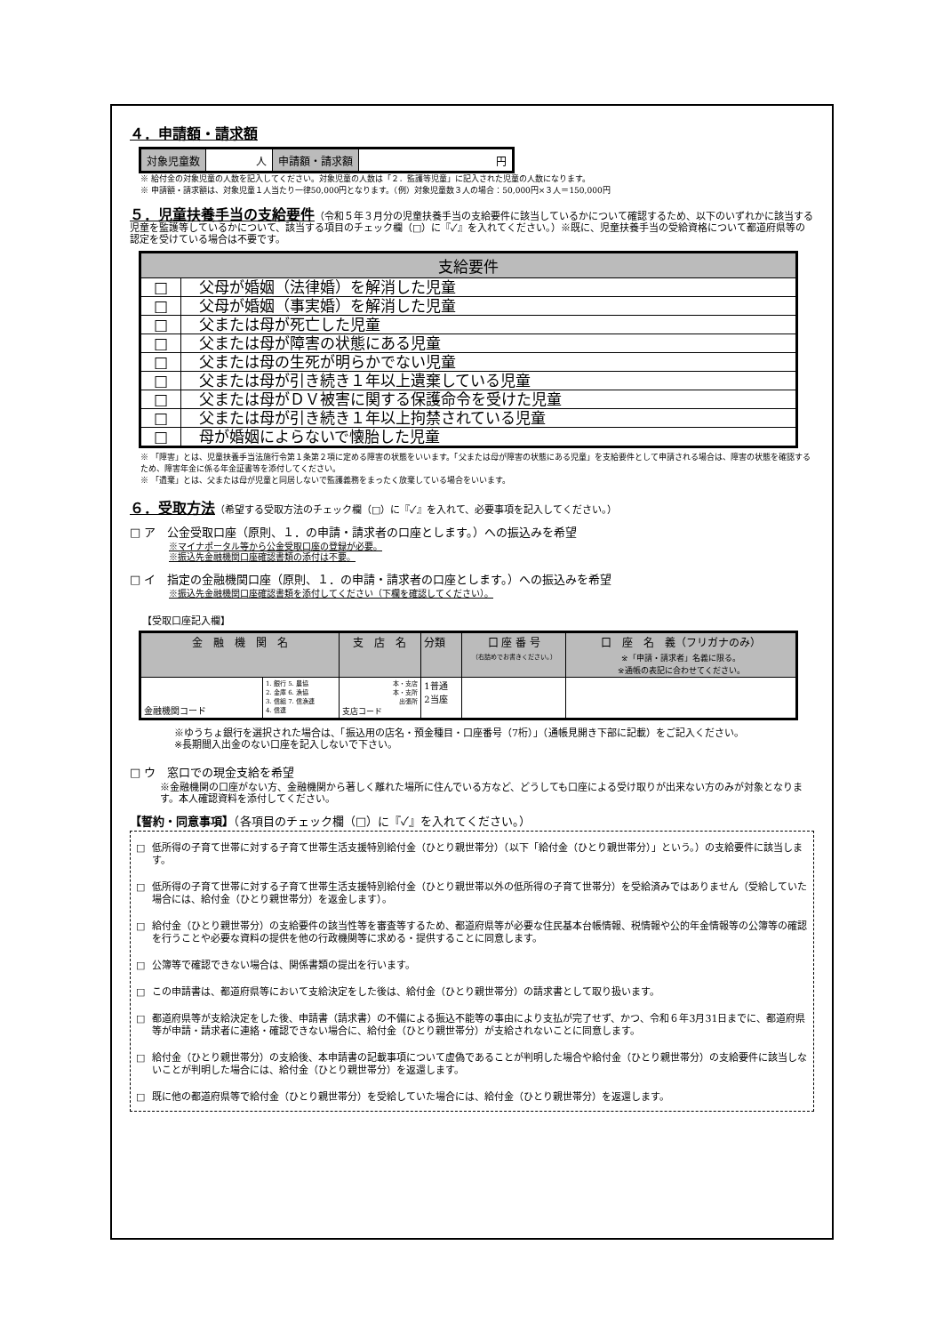４．申請額・請求額
| 対象児童数 | 人 | 申請額・請求額 | 円 |
※ 給付金の対象児童の人数を記入してください。対象児童の人数は「２．監護等児童」に記入された児童の人数になります。
※ 申請額・請求額は、対象児童１人当たり一律50,000円となります。（例）対象児童数３人の場合：50,000円×３人＝150,000円
５．児童扶養手当の支給要件（令和５年３月分の児童扶養手当の支給要件に該当しているかについて確認するため、以下のいずれかに該当する児童を監護等しているかについて、該当する項目のチェック欄（□）に『✓』を入れてください。）※既に、児童扶養手当の受給資格について都道府県等の認定を受けている場合は不要です。
| 支給要件 | |
| --- | --- |
| □ | 父母が婚姻（法律婚）を解消した児童 |
| □ | 父母が婚姻（事実婚）を解消した児童 |
| □ | 父または母が死亡した児童 |
| □ | 父または母が障害の状態にある児童 |
| □ | 父または母の生死が明らかでない児童 |
| □ | 父または母が引き続き１年以上遺棄している児童 |
| □ | 父または母がＤＶ被害に関する保護命令を受けた児童 |
| □ | 父または母が引き続き１年以上拘禁されている児童 |
| □ | 母が婚姻によらないで懐胎した児童 |
※ 「障害」とは、児童扶養手当法施行令第１条第２項に定める障害の状態をいいます。「父または母が障害の状態にある児童」を支給要件として申請される場合は、障害の状態を確認するため、障害年金に係る年金証書等を添付してください。
※ 「遺棄」とは、父または母が児童と同居しないで監護義務をまったく放棄している場合をいいます。
６．受取方法（希望する受取方法のチェック欄（□）に『✓』を入れて、必要事項を記入してください。）
□ ア　公金受取口座（原則、１．の申請・請求者の口座とします。）への振込みを希望
※マイナポータル等から公金受取口座の登録が必要。
※振込先金融機関口座確認書類の添付は不要。
□ イ　指定の金融機関口座（原則、１．の申請・請求者の口座とします。）への振込みを希望
※振込先金融機関口座確認書類を添付してください（下欄を確認してください）。
【受取口座記入欄】
| 金 融 機 関 名 | | 支 店 名 | 分類 | 口 座 番 号 （右詰めでお書きください。） | 口 座 名 義（フリガナのみ） ※「申請・請求者」名義に限る。 ※通帳の表記に合わせてください。 |
| 金融機関コード | 1. 銀行 5. 農協 2. 金庫 6. 漁協 3. 信組 7. 信漁連 4. 信連 | 本・支店 本・支所 出張所 支店コード | 1普通 2当座 | | |
※ゆうちょ銀行を選択された場合は、「振込用の店名・預金種目・口座番号（7桁）」（通帳見開き下部に記載）をご記入ください。
※長期間入出金のない口座を記入しないで下さい。
□ ウ　窓口での現金支給を希望
※金融機関の口座がない方、金融機関から著しく離れた場所に住んでいる方など、どうしても口座による受け取りが出来ない方のみが対象となります。本人確認資料を添付してください。
【誓約・同意事項】（各項目のチェック欄（□）に『✓』を入れてください。）
□ 低所得の子育て世帯に対する子育て世帯生活支援特別給付金（ひとり親世帯分）（以下「給付金（ひとり親世帯分）」という。）の支給要件に該当します。
□ 低所得の子育て世帯に対する子育て世帯生活支援特別給付金（ひとり親世帯以外の低所得の子育て世帯分）を受給済みではありません（受給していた場合には、給付金（ひとり親世帯分）を返金します）。
□ 給付金（ひとり親世帯分）の支給要件の該当性等を審査等するため、都道府県等が必要な住民基本台帳情報、税情報や公的年金情報等の公簿等の確認を行うことや必要な資料の提供を他の行政機関等に求める・提供することに同意します。
□ 公簿等で確認できない場合は、関係書類の提出を行います。
□ この申請書は、都道府県等において支給決定をした後は、給付金（ひとり親世帯分）の請求書として取り扱います。
□ 都道府県等が支給決定をした後、申請書（請求書）の不備による振込不能等の事由により支払が完了せず、かつ、令和６年3月31日までに、都道府県等が申請・請求者に連絡・確認できない場合に、給付金（ひとり親世帯分）が支給されないことに同意します。
□ 給付金（ひとり親世帯分）の支給後、本申請書の記載事項について虚偽であることが判明した場合や給付金（ひとり親世帯分）の支給要件に該当しないことが判明した場合には、給付金（ひとり親世帯分）を返還します。
□ 既に他の都道府県等で給付金（ひとり親世帯分）を受給していた場合には、給付金（ひとり親世帯分）を返還します。